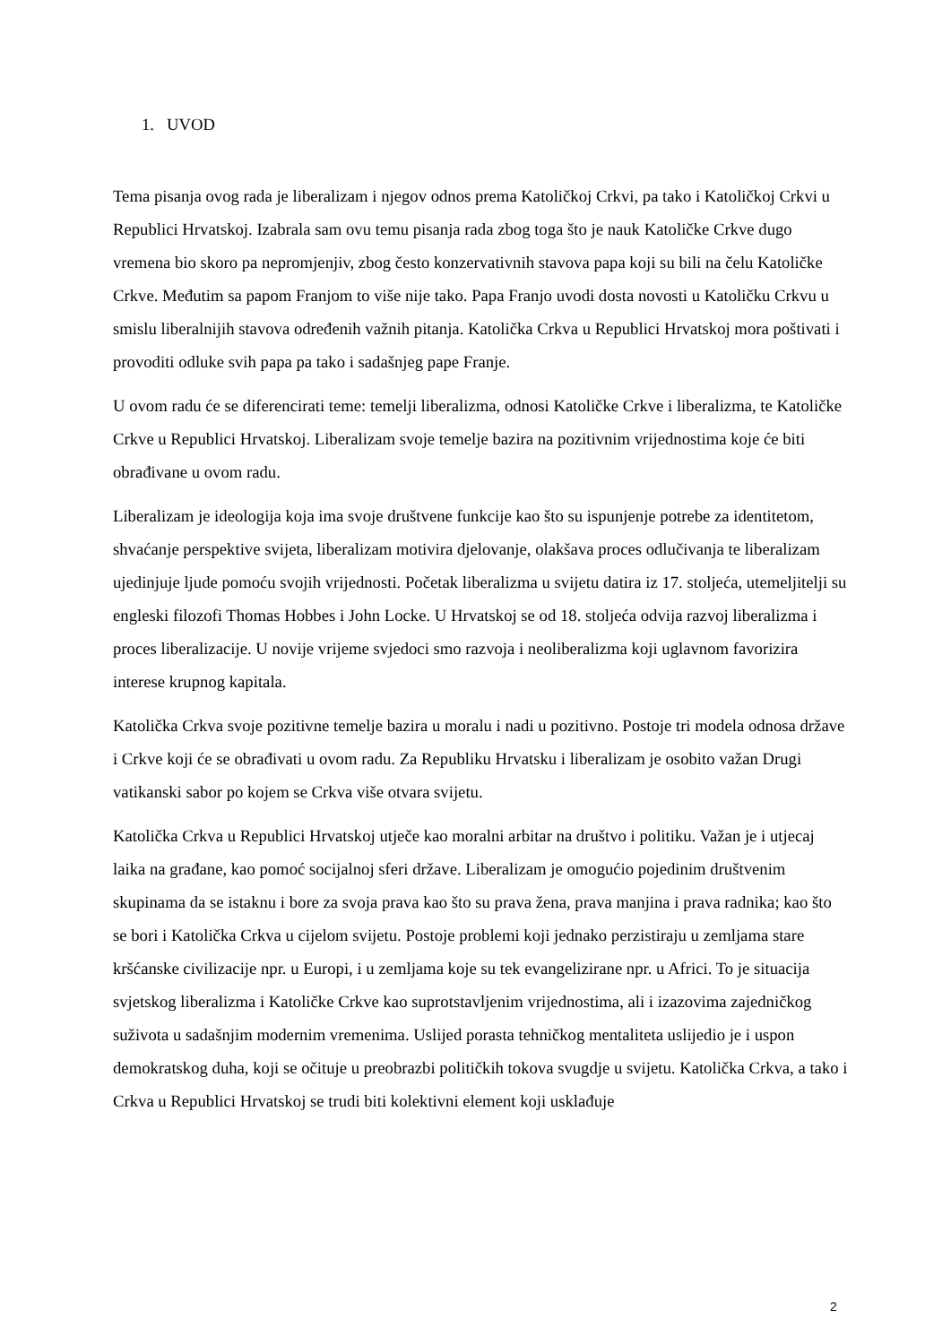1. UVOD
Tema pisanja ovog rada je liberalizam i njegov odnos prema Katoličkoj Crkvi, pa tako i Katoličkoj Crkvi u Republici Hrvatskoj. Izabrala sam ovu temu pisanja rada zbog toga što je nauk Katoličke Crkve dugo vremena bio skoro pa nepromjenjiv, zbog često konzervativnih stavova papa koji su bili na čelu Katoličke Crkve. Međutim sa papom Franjom to više nije tako. Papa Franjo uvodi dosta novosti u Katoličku Crkvu u smislu liberalnijih stavova određenih važnih pitanja. Katolička Crkva u Republici Hrvatskoj mora poštivati i provoditi odluke svih papa pa tako i sadašnjeg pape Franje.
U ovom radu će se diferencirati teme: temelji liberalizma, odnosi Katoličke Crkve i liberalizma, te Katoličke Crkve u Republici Hrvatskoj. Liberalizam svoje temelje bazira na pozitivnim vrijednostima koje će biti obrađivane u ovom radu.
Liberalizam je ideologija koja ima svoje društvene funkcije kao što su ispunjenje potrebe za identitetom, shvaćanje perspektive svijeta, liberalizam motivira djelovanje, olakšava proces odlučivanja te liberalizam ujedinjuje ljude pomoću svojih vrijednosti. Početak liberalizma u svijetu datira iz 17. stoljeća, utemeljitelji su engleski filozofi Thomas Hobbes i John Locke. U Hrvatskoj se od 18. stoljeća odvija razvoj liberalizma i proces liberalizacije. U novije vrijeme svjedoci smo razvoja i neoliberalizma koji uglavnom favorizira interese krupnog kapitala.
Katolička Crkva svoje pozitivne temelje bazira u moralu i nadi u pozitivno. Postoje tri modela odnosa države i Crkve koji će se obrađivati u ovom radu. Za Republiku Hrvatsku i liberalizam je osobito važan Drugi vatikanski sabor po kojem se Crkva više otvara svijetu.
Katolička Crkva u Republici Hrvatskoj utječe kao moralni arbitar na društvo i politiku. Važan je i utjecaj laika na građane, kao pomoć socijalnoj sferi države. Liberalizam je omogućio pojedinim društvenim skupinama da se istaknu i bore za svoja prava kao što su prava žena, prava manjina i prava radnika; kao što se bori i Katolička Crkva u cijelom svijetu. Postoje problemi koji jednako perzistiraju u zemljama stare kršćanske civilizacije npr. u Europi, i u zemljama koje su tek evangelizirane npr. u Africi. To je situacija svjetskog liberalizma i Katoličke Crkve kao suprotstavljenim vrijednostima, ali i izazovima zajedničkog suživota u sadašnjim modernim vremenima. Uslijed porasta tehničkog mentaliteta uslijedio je i uspon demokratskog duha, koji se očituje u preobrazbi političkih tokova svugdje u svijetu. Katolička Crkva, a tako i Crkva u Republici Hrvatskoj se trudi biti kolektivni element koji usklađuje
2